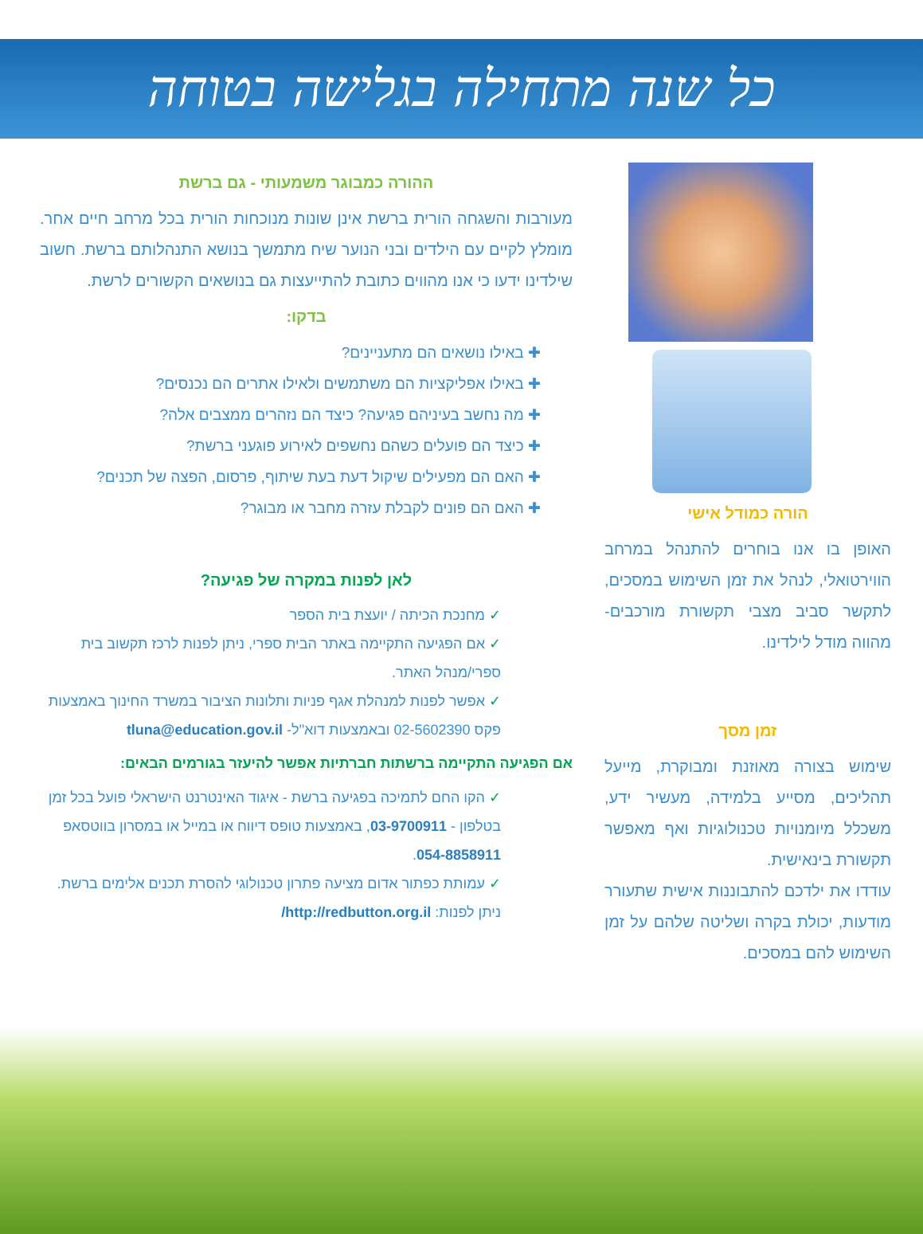כל שנה מתחילה בגלישה בטוחה
הורה כמודל אישי
האופן בו אנו בוחרים להתנהל במרחב הווירטואלי, לנהל את זמן השימוש במסכים, לתקשר סביב מצבי תקשורת מורכבים- מהווה מודל לילדינו.
זמן מסך
שימוש בצורה מאוזנת ומבוקרת, מייעל תהליכים, מסייע בלמידה, מעשיר ידע, משכלל מיומנויות טכנולוגיות ואף מאפשר תקשורת בינאישית.
עודדו את ילדכם להתבוננות אישית שתעורר מודעות, יכולת בקרה ושליטה שלהם על זמן השימוש להם במסכים.
ההורה כמבוגר משמעותי - גם ברשת
מעורבות והשגחה הורית ברשת אינן שונות מנוכחות הורית בכל מרחב חיים אחר. מומלץ לקיים עם הילדים ובני הנוער שיח מתמשך בנושא התנהלותם ברשת. חשוב שילדינו ידעו כי אנו מהווים כתובת להתייעצות גם בנושאים הקשורים לרשת.
בדקו:
✚ באילו נושאים הם מתעניינים?
✚ באילו אפליקציות הם משתמשים ולאילו אתרים הם נכנסים?
✚ מה נחשב בעיניהם פגיעה? כיצד הם נזהרים ממצבים אלה?
✚ כיצד הם פועלים כשהם נחשפים לאירוע פוגעני ברשת?
✚ האם הם מפעילים שיקול דעת בעת שיתוף, פרסום, הפצה של תכנים?
✚ האם הם פונים לקבלת עזרה מחבר או מבוגר?
לאן לפנות במקרה של פגיעה?
✓ מחנכת הכיתה / יועצת בית הספר
✓ אם הפגיעה התקיימה באתר הבית ספרי, ניתן לפנות לרכז תקשוב בית ספרי/מנהל האתר.
✓ אפשר לפנות למנהלת אגף פניות ותלונות הציבור במשרד החינוך באמצעות פקס 02-5602390 ובאמצעות דוא"ל- tluna@education.gov.il
אם הפגיעה התקיימה ברשתות חברתיות אפשר להיעזר בגורמים הבאים:
✓ הקו החם לתמיכה בפגיעה ברשת - איגוד האינטרנט הישראלי פועל בכל זמן בטלפון - 03-9700911, באמצעות טופס דיווח או במייל או במסרון בווטסאפ 054-8858911.
✓ עמותת כפתור אדום מציעה פתרון טכנולוגי להסרת תכנים אלימים ברשת. ניתן לפנות: http://redbutton.org.il/